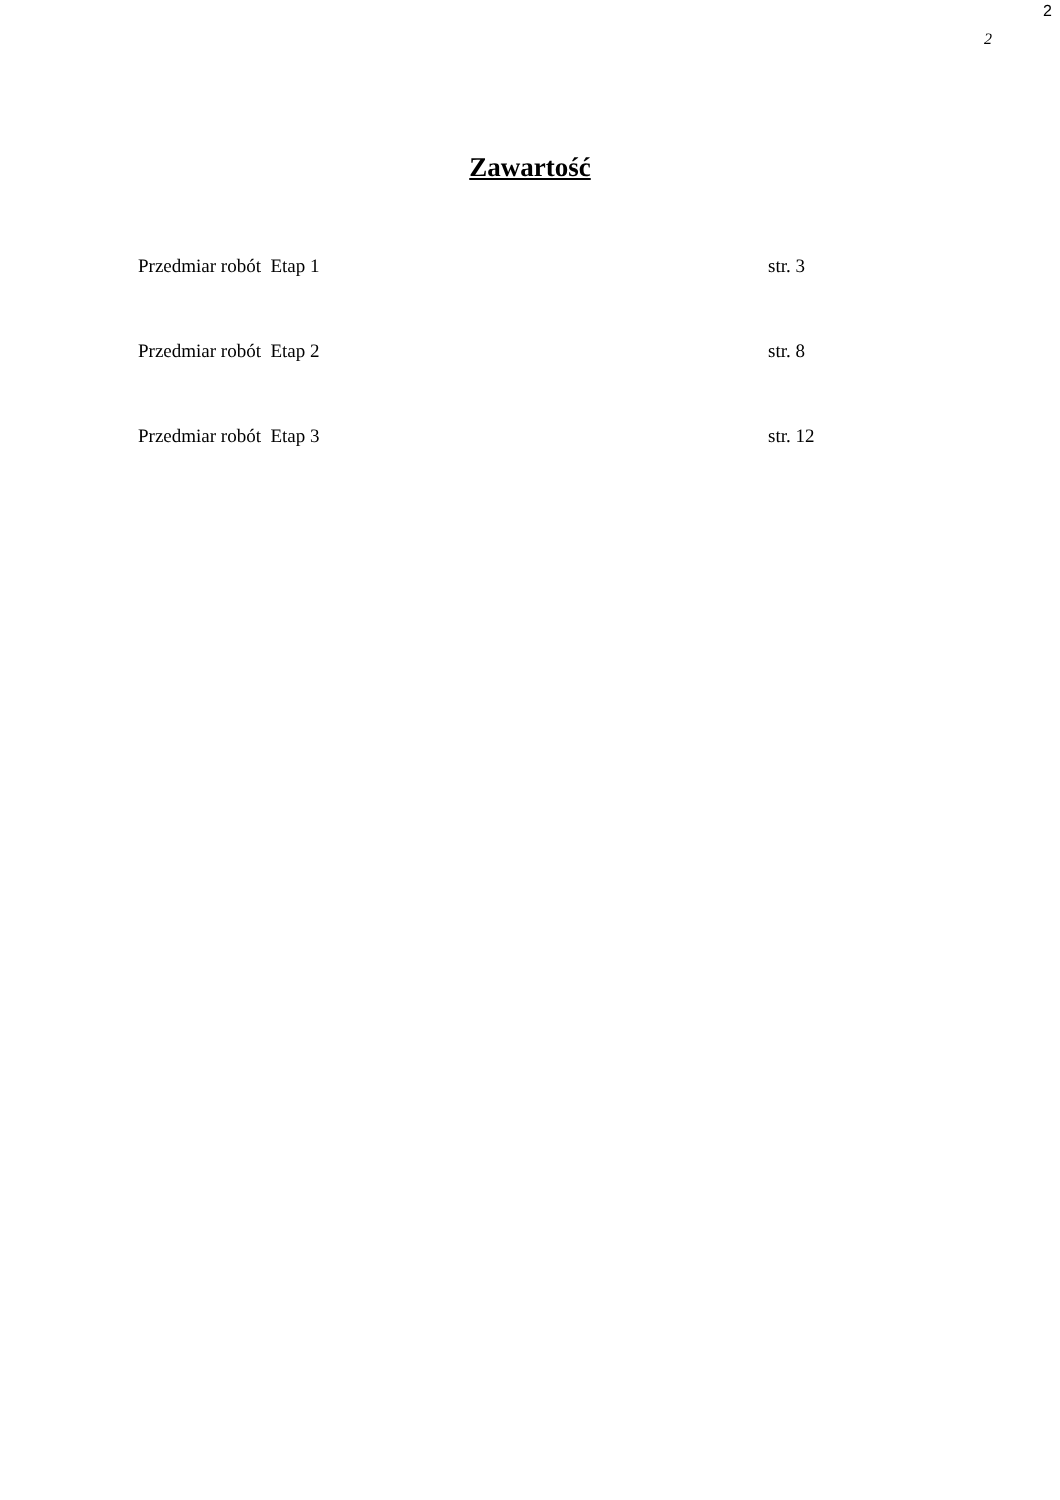2
2
Zawartość
Przedmiar robót Etap 1 str. 3
Przedmiar robót Etap 2 str. 8
Przedmiar robót Etap 3 str. 12